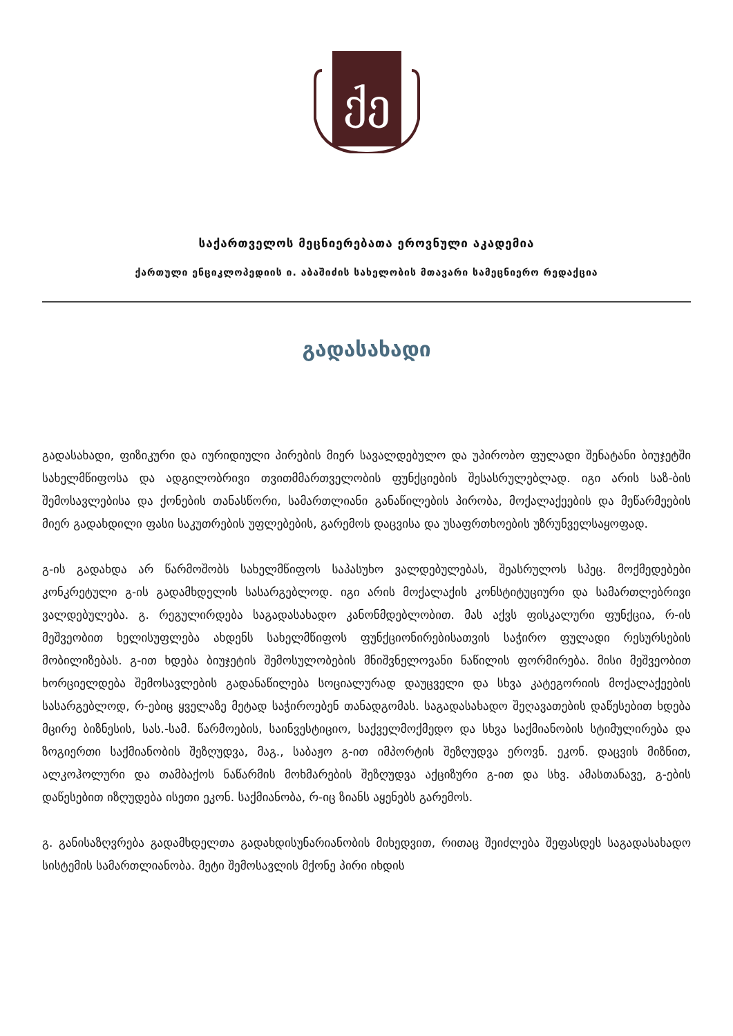ქე
საქართველოს მეცნიერებათა ეროვნული აკადემია
ქართული ენციკლოპედიის ი. აბაშიძის სახელობის მთავარი სამეცნიერო რედაქცია
გადასახადი
გადასახადი, ფიზიკური და იურიდიული პირების მიერ სავალდებულო და უპირობო ფულადი შენატანი ბიუჯეტში სახელმწიფოსა და ადგილობრივი თვითმმართველობის ფუნქციების შესასრულებლად. იგი არის საზ-ბის შემოსავლებისა და ქონების თანასწორი, სამართლიანი განაწილების პირობა, მოქალაქეების და მეწარმეების მიერ გადახდილი ფასი საკუთრების უფლებების, გარემოს დაცვისა და უსაფრთხოების უზრუნველსაყოფად.
გ-ის გადახდა არ წარმოშობს სახელმწიფოს საპასუხო ვალდებულებას, შეასრულოს სპეც. მოქმედებები კონკრეტული გ-ის გადამხდელის სასარგებლოდ. იგი არის მოქალაქის კონსტიტუციური და სამართლებრივი ვალდებულება. გ. რეგულირდება საგადასახადო კანონმდებლობით. მას აქვს ფისკალური ფუნქცია, რ-ის მეშვეობით ხელისუფლება ახდენს სახელმწიფოს ფუნქციონირებისათვის საჭირო ფულადი რესურსების მობილიზებას. გ-ით ხდება ბიუჯეტის შემოსულობების მნიშვნელოვანი ნაწილის ფორმირება. მისი მეშვეობით ხორციელდება შემოსავლების გადანაწილება სოციალურად დაუცველი და სხვა კატეგორიის მოქალაქეების სასარგებლოდ, რ-ებიც ყველაზე მეტად საჭიროებენ თანადგომას. საგადასახადო შეღავათების დაწესებით ხდება მცირე ბიზნესის, სას.-სამ. წარმოების, საინვესტიციო, საქველმოქმედო და სხვა საქმიანობის სტიმულირება და ზოგიერთი საქმიანობის შეზღუდვა, მაგ., საბაჟო გ-ით იმპორტის შეზღუდვა ეროვნ. ეკონ. დაცვის მიზნით, ალკოჰოლური და თამბაქოს ნაწარმის მოხმარების შეზღუდვა აქციზური გ-ით და სხვ. ამასთანავე, გ-ების დაწესებით იზღუდება ისეთი ეკონ. საქმიანობა, რ-იც ზიანს აყენებს გარემოს.
გ. განისაზღვრება გადამხდელთა გადახდისუნარიანობის მიხედვით, რითაც შეიძლება შეფასდეს საგადასახადო სისტემის სამართლიანობა. მეტი შემოსავლის მქონე პირი იხდის